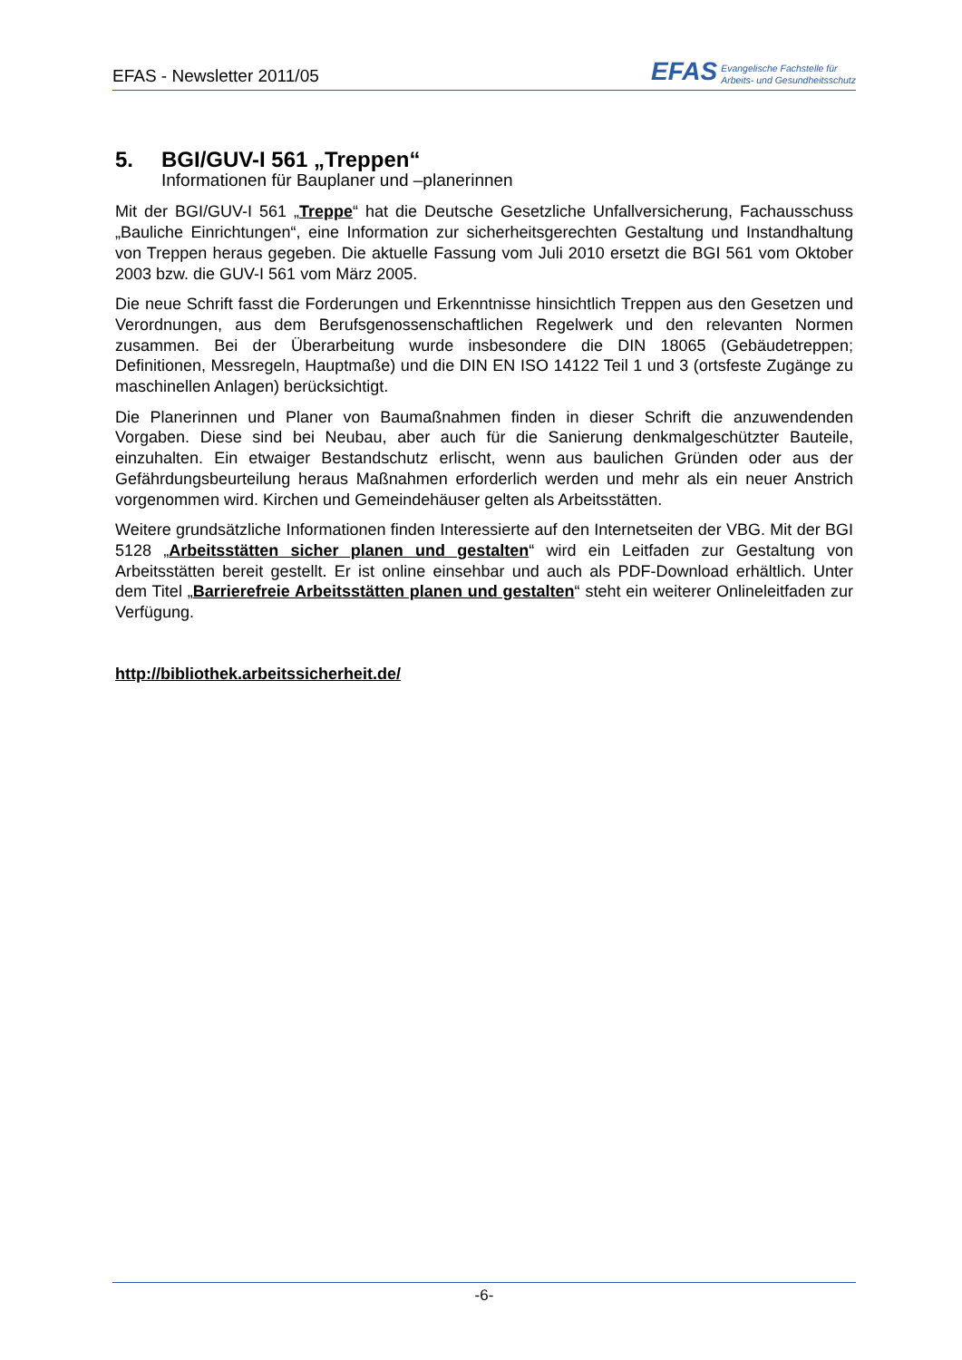EFAS - Newsletter 2011/05
EFAS
Evangelische Fachstelle für
Arbeits- und Gesundheitsschutz
5. BGI/GUV-I 561 „Treppen“
Informationen für Bauplaner und –planerinnen
Mit der BGI/GUV-I 561 „Treppe“ hat die Deutsche Gesetzliche Unfallversicherung, Fachausschuss „Bauliche Einrichtungen“, eine Information zur sicherheitsgerechten Gestaltung und Instandhaltung von Treppen heraus gegeben. Die aktuelle Fassung vom Juli 2010 ersetzt die BGI 561 vom Oktober 2003 bzw. die GUV-I 561 vom März 2005.
Die neue Schrift fasst die Forderungen und Erkenntnisse hinsichtlich Treppen aus den Gesetzen und Verordnungen, aus dem Berufsgenossenschaftlichen Regelwerk und den relevanten Normen zusammen. Bei der Überarbeitung wurde insbesondere die DIN 18065 (Gebäudetreppen; Definitionen, Messregeln, Hauptmaße) und die DIN EN ISO 14122 Teil 1 und 3 (ortsfeste Zugänge zu maschinellen Anlagen) berücksichtigt.
Die Planerinnen und Planer von Baumaßnahmen finden in dieser Schrift die anzuwendenden Vorgaben. Diese sind bei Neubau, aber auch für die Sanierung denkmalgeschützter Bauteile, einzuhalten. Ein etwaiger Bestandschutz erlischt, wenn aus baulichen Gründen oder aus der Gefährdungsbeurteilung heraus Maßnahmen erforderlich werden und mehr als ein neuer Anstrich vorgenommen wird. Kirchen und Gemeindehäuser gelten als Arbeitsstätten.
Weitere grundsätzliche Informationen finden Interessierte auf den Internetseiten der VBG. Mit der BGI 5128 „Arbeitsstätten sicher planen und gestalten“ wird ein Leitfaden zur Gestaltung von Arbeitsstätten bereit gestellt. Er ist online einsehbar und auch als PDF-Download erhältlich. Unter dem Titel „Barrierefreie Arbeitsstätten planen und gestalten“ steht ein weiterer Onlineleitfaden zur Verfügung.
http://bibliothek.arbeitssicherheit.de/
-6-